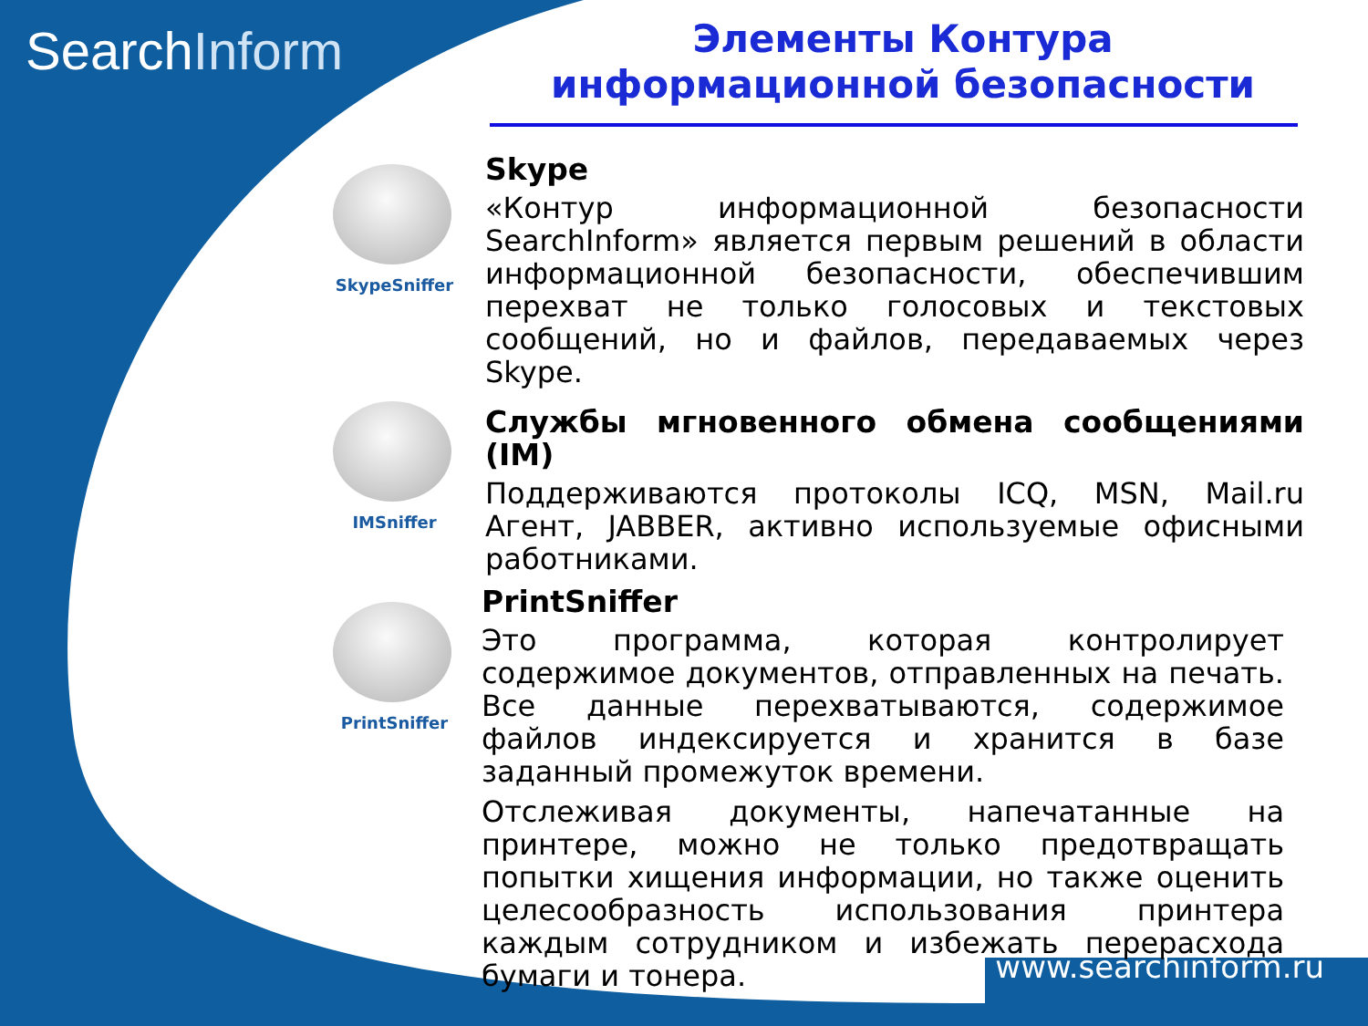SearchInform
Элементы Контура
информационной безопасности
SkypeSniffer
Skype
«Контур информационной безопасности SearchInform» является первым решений в области информационной безопасности, обеспечившим перехват не только голосовых и текстовых сообщений, но и файлов, передаваемых через Skype.
IMSniffer
Службы мгновенного обмена сообщениями (IM)
Поддерживаются протоколы ICQ, MSN, Mail.ru Агент, JABBER, активно используемые офисными работниками.
PrintSniffer
PrintSniffer
Это программа, которая контролирует содержимое документов, отправленных на печать. Все данные перехватываются, содержимое файлов индексируется и хранится в базе заданный промежуток времени.
Отслеживая документы, напечатанные на принтере, можно не только предотвращать попытки хищения информации, но также оценить целесообразность использования принтера каждым сотрудником и избежать перерасхода бумаги и тонера.
www.searchinform.ru